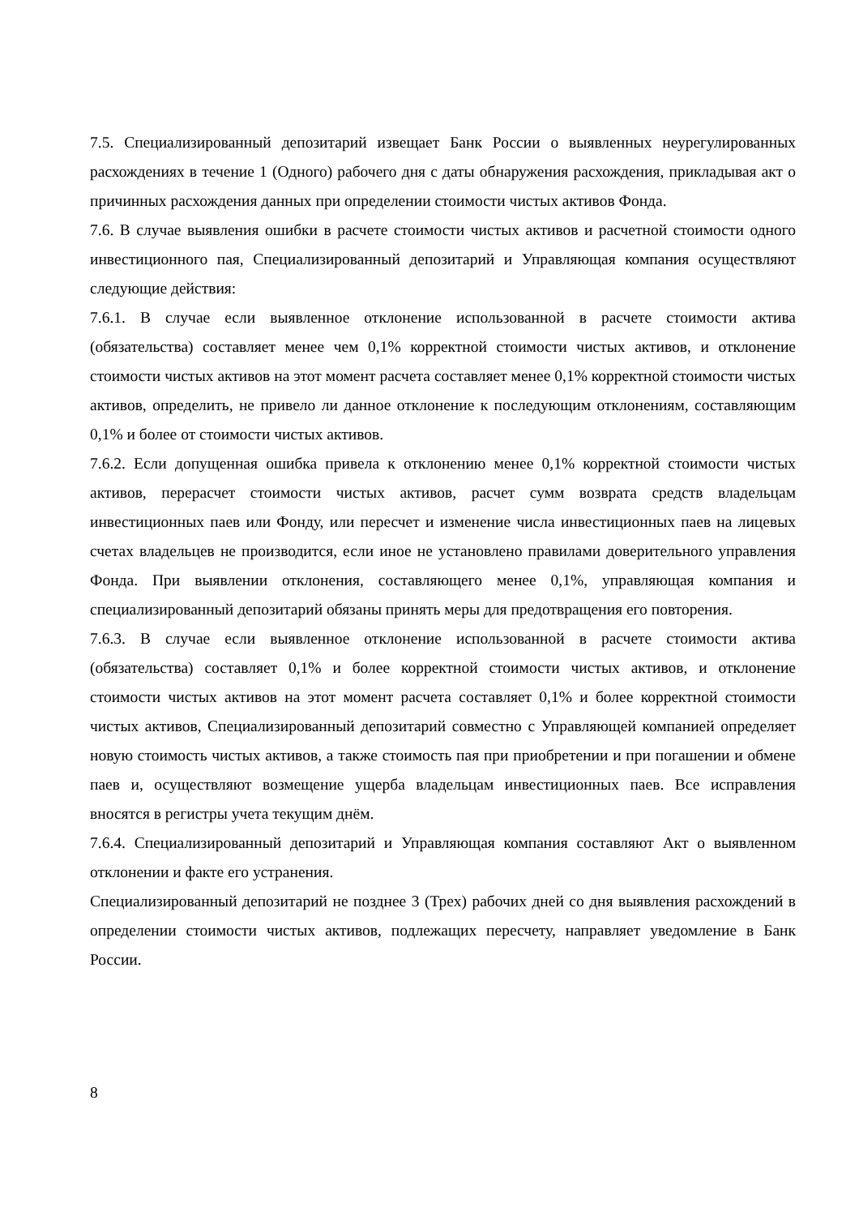7.5. Специализированный депозитарий извещает Банк России о выявленных неурегулированных расхождениях в течение 1 (Одного) рабочего дня с даты обнаружения расхождения, прикладывая акт о причинных расхождения данных при определении стоимости чистых активов Фонда.
7.6. В случае выявления ошибки в расчете стоимости чистых активов и расчетной стоимости одного инвестиционного пая, Специализированный депозитарий и Управляющая компания осуществляют следующие действия:
7.6.1. В случае если выявленное отклонение использованной в расчете стоимости актива (обязательства) составляет менее чем 0,1% корректной стоимости чистых активов, и отклонение стоимости чистых активов на этот момент расчета составляет менее 0,1% корректной стоимости чистых активов, определить, не привело ли данное отклонение к последующим отклонениям, составляющим 0,1% и более от стоимости чистых активов.
7.6.2. Если допущенная ошибка привела к отклонению менее 0,1% корректной стоимости чистых активов, перерасчет стоимости чистых активов, расчет сумм возврата средств владельцам инвестиционных паев или Фонду, или пересчет и изменение числа инвестиционных паев на лицевых счетах владельцев не производится, если иное не установлено правилами доверительного управления Фонда. При выявлении отклонения, составляющего менее 0,1%, управляющая компания и специализированный депозитарий обязаны принять меры для предотвращения его повторения.
7.6.3. В случае если выявленное отклонение использованной в расчете стоимости актива (обязательства) составляет 0,1% и более корректной стоимости чистых активов, и отклонение стоимости чистых активов на этот момент расчета составляет 0,1% и более корректной стоимости чистых активов, Специализированный депозитарий совместно с Управляющей компанией определяет новую стоимость чистых активов, а также стоимость пая при приобретении и при погашении и обмене паев и, осуществляют возмещение ущерба владельцам инвестиционных паев. Все исправления вносятся в регистры учета текущим днём.
7.6.4. Специализированный депозитарий и Управляющая компания составляют Акт о выявленном отклонении и факте его устранения.
Специализированный депозитарий не позднее 3 (Трех) рабочих дней со дня выявления расхождений в определении стоимости чистых активов, подлежащих пересчету, направляет уведомление в Банк России.
8